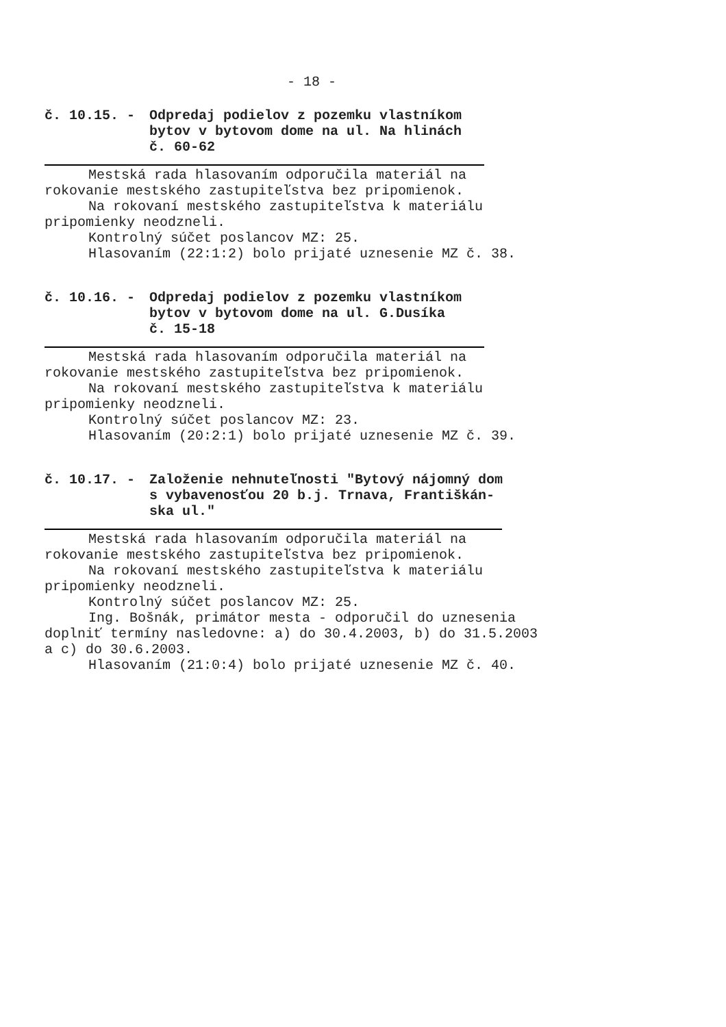- 18 -
č. 10.15. - Odpredaj podielov z pozemku vlastníkom
bytov v bytovom dome na ul. Na hlinách
č. 60-62
Mestská rada hlasovaním odporučila materiál na
rokovanie mestského zastupiteľstva bez pripomienok.
Na rokovaní mestského zastupiteľstva k materiálu
pripomienky neodzneli.
Kontrolný súčet poslancov MZ: 25.
Hlasovaním (22:1:2) bolo prijaté uznesenie MZ č. 38.
č. 10.16. - Odpredaj podielov z pozemku vlastníkom
bytov v bytovom dome na ul. G.Dusíka
č. 15-18
Mestská rada hlasovaním odporučila materiál na
rokovanie mestského zastupiteľstva bez pripomienok.
Na rokovaní mestského zastupiteľstva k materiálu
pripomienky neodzneli.
Kontrolný súčet poslancov MZ: 23.
Hlasovaním (20:2:1) bolo prijaté uznesenie MZ č. 39.
č. 10.17. - Založenie nehnuteľnosti "Bytový nájomný dom
s vybavenosťou 20 b.j. Trnava, Františkán-
ska ul."
Mestská rada hlasovaním odporučila materiál na
rokovanie mestského zastupiteľstva bez pripomienok.
Na rokovaní mestského zastupiteľstva k materiálu
pripomienky neodzneli.
Kontrolný súčet poslancov MZ: 25.
Ing. Bošnák, primátor mesta - odporučil do uznesenia
doplniť termíny nasledovne: a) do 30.4.2003, b) do 31.5.2003
a c) do 30.6.2003.
Hlasovaním (21:0:4) bolo prijaté uznesenie MZ č. 40.